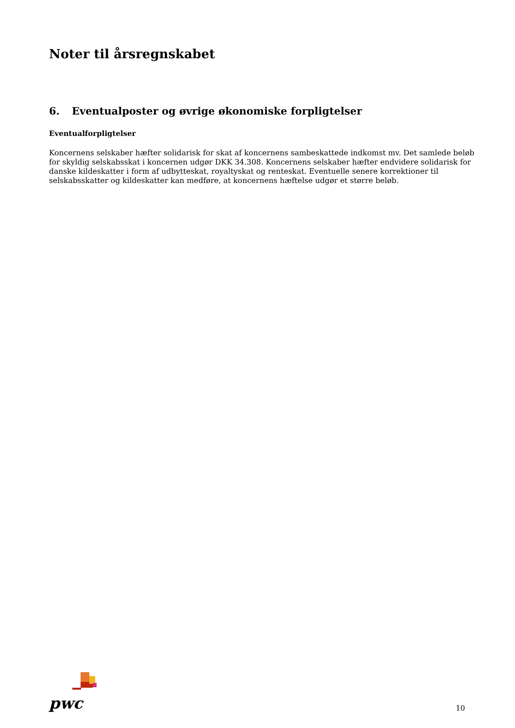Noter til årsregnskabet
6. Eventualposter og øvrige økonomiske forpligtelser
Eventualforpligtelser
Koncernens selskaber hæfter solidarisk for skat af koncernens sambeskattede indkomst mv. Det samlede beløb for skyldig selskabsskat i koncernen udgør DKK 34.308. Koncernens selskaber hæfter endvidere solidarisk for danske kildeskatter i form af udbytteskat, royaltyskat og renteskat. Eventuelle senere korrektioner til selskabsskatter og kildeskatter kan medføre, at koncernens hæftelse udgør et større beløb.
pwc
10